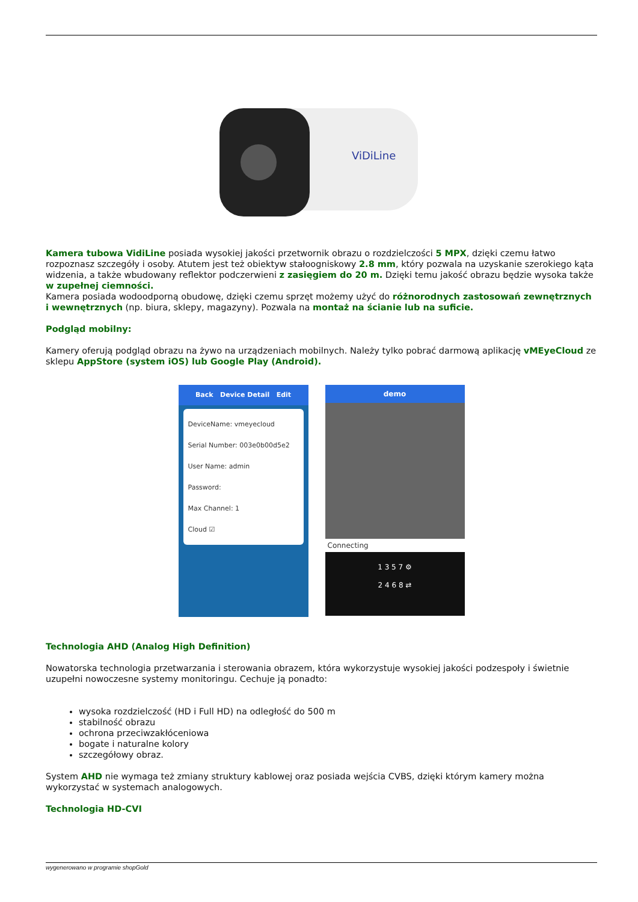ViDiLine
Kamera tubowa VidiLine posiada wysokiej jakości przetwornik obrazu o rozdzielczości 5 MPX, dzięki czemu łatwo rozpoznasz szczegóły i osoby. Atutem jest też obiektyw stałoogniskowy 2.8 mm, który pozwala na uzyskanie szerokiego kąta widzenia, a także wbudowany reflektor podczerwieni z zasięgiem do 20 m. Dzięki temu jakość obrazu będzie wysoka także w zupełnej ciemności.
Kamera posiada wodoodporną obudowę, dzięki czemu sprzęt możemy użyć do różnorodnych zastosowań zewnętrznych i wewnętrznych (np. biura, sklepy, magazyny). Pozwala na montaż na ścianie lub na suficie.
Podgląd mobilny:
Kamery oferują podgląd obrazu na żywo na urządzeniach mobilnych. Należy tylko pobrać darmową aplikację vMEyeCloud ze sklepu AppStore (system iOS) lub Google Play (Android).
Back Device Detail Edit
DeviceName: vmeyecloud
Serial Number: 003e0b00d5e2
User Name: admin
Password:
Max Channel: 1
Cloud ☑
demo
Connecting
1 3 5 7 ⚙
2 4 6 8 ⇄
Technologia AHD (Analog High Definition)
Nowatorska technologia przetwarzania i sterowania obrazem, która wykorzystuje wysokiej jakości podzespoły i świetnie uzupełni nowoczesne systemy monitoringu. Cechuje ją ponadto:
wysoka rozdzielczość (HD i Full HD) na odległość do 500 m
stabilność obrazu
ochrona przeciwzakłóceniowa
bogate i naturalne kolory
szczegółowy obraz.
System AHD nie wymaga też zmiany struktury kablowej oraz posiada wejścia CVBS, dzięki którym kamery można wykorzystać w systemach analogowych.
Technologia HD-CVI
wygenerowano w programie shopGold